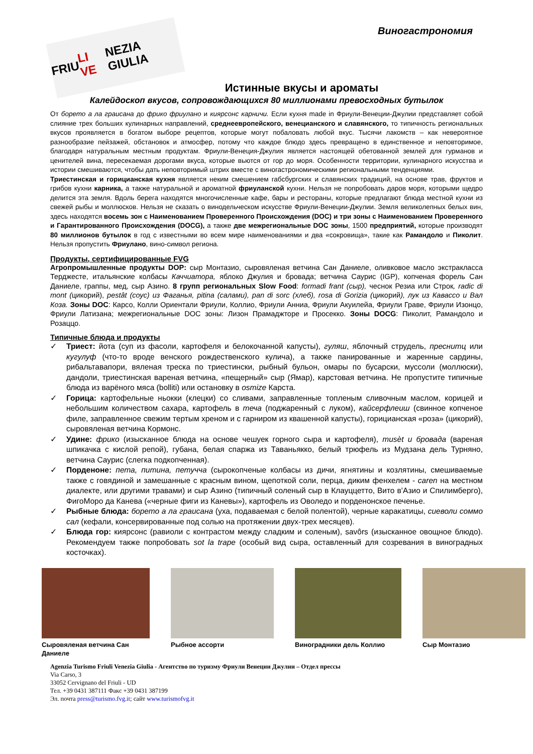FRIU LI VE NEZIA GIULIA
Виногастрономия
Истинные вкусы и ароматы
Калейдоскоп вкусов, сопровождающихся 80 миллионами превосходных бутылок
От борето а ла граисана до фрико фриулано и киярсонс карничи. Если кухня made in Фриули-Венеции-Джулии представляет собой слияние трех больших кулинарных направлений, среднеевропейского, венецианского и славянского, то типичность региональных вкусов проявляется в богатом выборе рецептов, которые могут побаловать любой вкус. Тысячи лакомств – как невероятное разнообразие пейзажей, обстановок и атмосфер, потому что каждое блюдо здесь превращено в единственное и неповторимое, благодаря натуральным местным продуктам. Фриули-Венеция-Джулия является настоящей обетованной землей для гурманов и ценителей вина, пересекаемая дорогами вкуса, которые вьются от гор до моря. Особенности территории, кулинарного искусства и истории смешиваются, чтобы дать неповторимый штрих вместе с виногастрономическими региональными тенденциями.
Триестинская и горицианская кухня является неким смешением габсбургских и славянских традиций, на основе трав, фруктов и грибов кухни карника, а также натуральной и ароматной фриуланской кухни. Нельзя не попробовать даров моря, которыми щедро делится эта земля. Вдоль берега находятся многочисленные кафе, бары и рестораны, которые предлагают блюда местной кухни из свежей рыбы и моллюсков. Нельзя не сказать о винодельческом искусстве Фриули-Венеции-Джулии. Земля великолепных белых вин, здесь находятся восемь зон с Наименованием Проверенного Происхождения (DOC) и три зоны с Наименованием Проверенного и Гарантированного Происхождения (DOCG), а также две межрегиональные DOC зоны, 1500 предприятий, которые производят 80 миллионов бутылок в год с известными во всем мире наименованиями и два «сокровища», такие как Рамандоло и Пиколит. Нельзя пропустить Фриулано, вино-символ региона.
Продукты, сертифицированные FVG
Агропромышленные продукты DOP: сыр Монтазио, сыровяленая ветчина Сан Даниеле, оливковое масло экстракласса Терджесте, итальянские колбасы Каччиатора, яблоко Джулия и бровада; ветчина Саурис (IGP), копченая форель Сан Даниеле, граппы, мед, сыр Азино. 8 групп региональных Slow Food: formadi frant (сыр), чеснок Резиа или Строк, radic di mont (цикорий), pestât (соус) из Фаганья, pitina (салами), pan di sorc (хлеб), rosa di Gorizia (цикорий), лук из Кавассо и Вал Коза. Зоны DOC: Карсо, Колли Ориентали Фриули, Коллио, Фриули Анниа, Фриули Акуилейа, Фриули Граве, Фриули Изонцо, Фриули Латизана; межрегиональные DOC зоны: Лизон Прамаджторе и Просекко. Зоны DOCG: Пиколит, Рамандоло и Розаццо.
Типичные блюда и продукты
✓ Триест: йота (суп из фасоли, картофеля и белокочанной капусты), гуляш, яблочный струдель, преснитц или кугулуф (что-то вроде венского рождественского кулича), а также панированные и жаренные сардины, рибальтавапори, вяленая треска по триестински, рыбный бульон, омары по бусарски, муссоли (моллюски), дандоли, триестинская вареная ветчина, «пещерный» сыр (Ямар), карстовая ветчина. Не пропустите типичные блюда из варёного мяса (bolliti) или остановку в osmize Карста.
✓ Горица: картофельные ньокки (клецки) со сливами, заправленные топленым сливочным маслом, корицей и небольшим количеством сахара, картофель в теча (поджаренный с луком), кайсерфлеиш (свинное копченое филе, заправленное свежим тертым хреном и с гарниром из квашенной капусты), горицианская «роза» (цикорий), сыровяленая ветчина Кормонс.
✓ Удине: фрико (изысканное блюда на основе чешуек горного сыра и картофеля), musèt и бровада (вареная шпикачка с кислой репой), губана, белая спаржа из Таваньякко, белый трюфель из Мудзана дель Турняно, ветчина Саурис (слегка подкопченная).
✓ Порденоне: пета, питина, петучча (сырокопченые колбасы из дичи, ягнятины и козлятины, смешиваемые также с говядиной и замешанные с красным вином, щепоткой соли, перца, диким фенхелем - caren на местном диалекте, или другими травами) и сыр Азино (типичный соленый сыр в Клауццетто, Вито в’Азио и Спилимберго), ФигоМоро да Канева («черные фиги из Каневы»), картофель из Оволедо и порденонское печенье.
✓ Рыбные блюда: борето а ла граисана (уха, подаваемая с белой полентой), черные каракатицы, сиеволи соммо сал (кефали, консервированные под солью на протяжении двух-трех месяцев).
✓ Блюда гор: киярсонс (равиоли с контрастом между сладким и соленым), savôrs (изысканное овощное блюдо). Рекомендуем также попробовать sot la trape (особый вид сыра, оставленный для созревания в виноградных косточках).
Сыровяленая ветчина Сан Даниеле
Рыбное ассорти Виноградники дель Коллио
Сыр Монтазио
Agenzia Turismo Friuli Venezia Giulia - Агентство по туризму Фриули Венеции Джулии – Отдел прессы
Via Carso, 3
33052 Cervignano del Friuli - UD
Тел. +39 0431 387111 Факс +39 0431 387199
Эл. почта press@turismo.fvg.it; сайт www.turismofvg.it